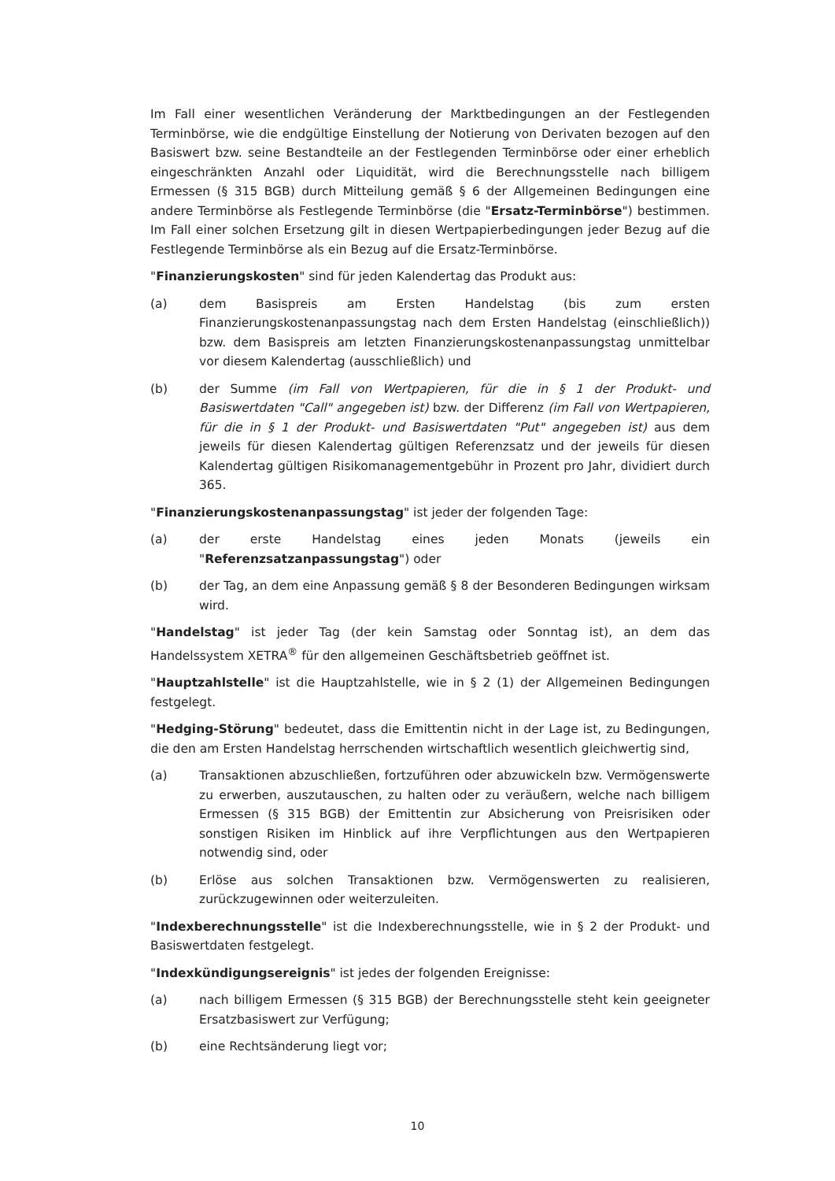Im Fall einer wesentlichen Veränderung der Marktbedingungen an der Festlegenden Terminbörse, wie die endgültige Einstellung der Notierung von Derivaten bezogen auf den Basiswert bzw. seine Bestandteile an der Festlegenden Terminbörse oder einer erheblich eingeschränkten Anzahl oder Liquidität, wird die Berechnungsstelle nach billigem Ermessen (§ 315 BGB) durch Mitteilung gemäß § 6 der Allgemeinen Bedingungen eine andere Terminbörse als Festlegende Terminbörse (die "Ersatz-Terminbörse") bestimmen. Im Fall einer solchen Ersetzung gilt in diesen Wertpapierbedingungen jeder Bezug auf die Festlegende Terminbörse als ein Bezug auf die Ersatz-Terminbörse.
"Finanzierungskosten" sind für jeden Kalendertag das Produkt aus:
(a) dem Basispreis am Ersten Handelstag (bis zum ersten Finanzierungskostenanpassungstag nach dem Ersten Handelstag (einschließlich)) bzw. dem Basispreis am letzten Finanzierungskostenanpassungstag unmittelbar vor diesem Kalendertag (ausschließlich) und
(b) der Summe (im Fall von Wertpapieren, für die in § 1 der Produkt- und Basiswertdaten "Call" angegeben ist) bzw. der Differenz (im Fall von Wertpapieren, für die in § 1 der Produkt- und Basiswertdaten "Put" angegeben ist) aus dem jeweils für diesen Kalendertag gültigen Referenzsatz und der jeweils für diesen Kalendertag gültigen Risikomanagementgebühr in Prozent pro Jahr, dividiert durch 365.
"Finanzierungskostenanpassungstag" ist jeder der folgenden Tage:
(a) der erste Handelstag eines jeden Monats (jeweils ein "Referenzsatzanpassungstag") oder
(b) der Tag, an dem eine Anpassung gemäß § 8 der Besonderen Bedingungen wirksam wird.
"Handelstag" ist jeder Tag (der kein Samstag oder Sonntag ist), an dem das Handelssystem XETRA<sup>®</sup> für den allgemeinen Geschäftsbetrieb geöffnet ist.
"Hauptzahlstelle" ist die Hauptzahlstelle, wie in § 2 (1) der Allgemeinen Bedingungen festgelegt.
"Hedging-Störung" bedeutet, dass die Emittentin nicht in der Lage ist, zu Bedingungen, die den am Ersten Handelstag herrschenden wirtschaftlich wesentlich gleichwertig sind,
(a) Transaktionen abzuschließen, fortzuführen oder abzuwickeln bzw. Vermögenswerte zu erwerben, auszutauschen, zu halten oder zu veräußern, welche nach billigem Ermessen (§ 315 BGB) der Emittentin zur Absicherung von Preisrisiken oder sonstigen Risiken im Hinblick auf ihre Verpflichtungen aus den Wertpapieren notwendig sind, oder
(b) Erlöse aus solchen Transaktionen bzw. Vermögenswerten zu realisieren, zurückzugewinnen oder weiterzuleiten.
"Indexberechnungsstelle" ist die Indexberechnungsstelle, wie in § 2 der Produkt- und Basiswertdaten festgelegt.
"Indexkündigungsereignis" ist jedes der folgenden Ereignisse:
(a) nach billigem Ermessen (§ 315 BGB) der Berechnungsstelle steht kein geeigneter Ersatzbasiswert zur Verfügung;
(b) eine Rechtsänderung liegt vor;
10